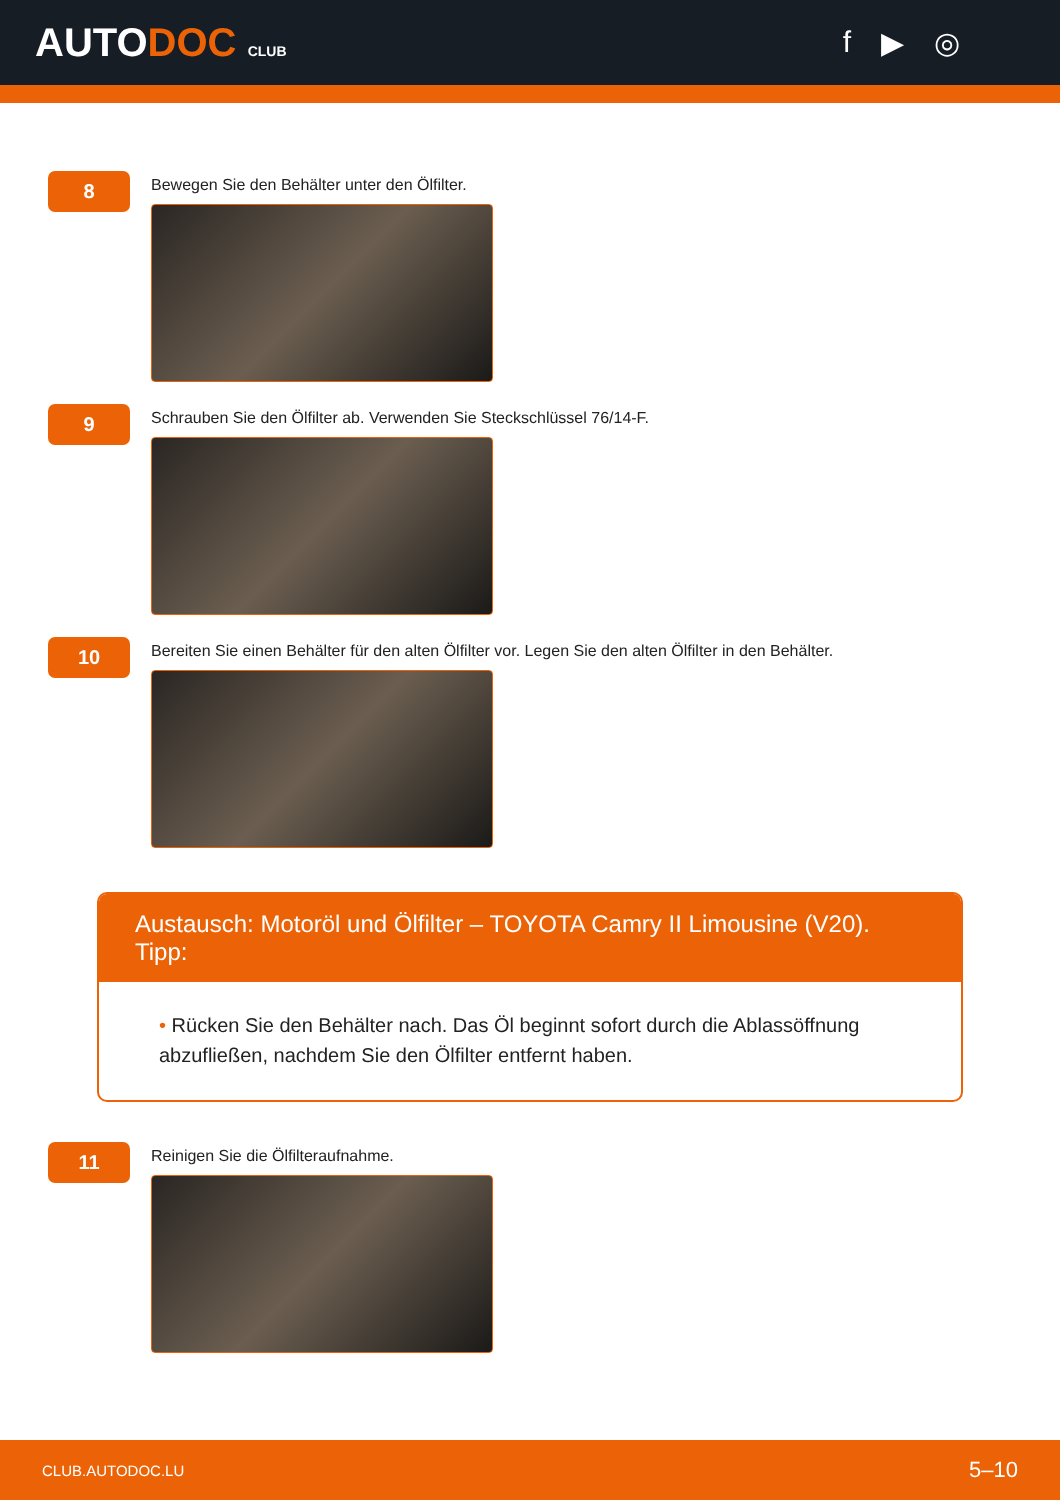AUTODOC CLUB
f ▶ ◎
8
Bewegen Sie den Behälter unter den Ölfilter.
9
Schrauben Sie den Ölfilter ab. Verwenden Sie Steckschlüssel 76/14-F.
10
Bereiten Sie einen Behälter für den alten Ölfilter vor. Legen Sie den alten Ölfilter in den Behälter.
Austausch: Motoröl und Ölfilter – TOYOTA Camry II Limousine (V20). Tipp:
• Rücken Sie den Behälter nach. Das Öl beginnt sofort durch die Ablassöffnung abzufließen, nachdem Sie den Ölfilter entfernt haben.
11
Reinigen Sie die Ölfilteraufnahme.
CLUB.AUTODOC.LU 5–10